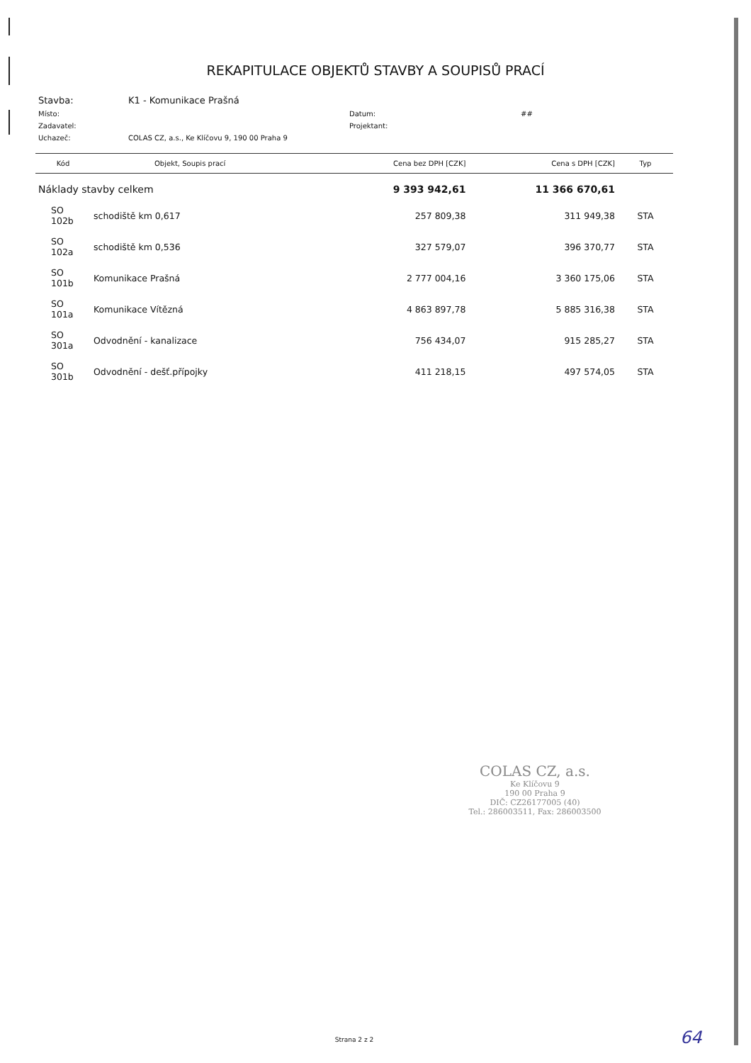REKAPITULACE OBJEKTŮ STAVBY A SOUPISŮ PRACÍ
| Stavba: | K1 - Komunikace Prašná | | |
| Místo: | | Datum: | ## |
| Zadavatel: | | Projektant: | |
| Uchazeč: | COLAS CZ, a.s., Ke Klíčovu 9, 190 00 Praha 9 | | |
| Kód | Objekt, Soupis prací | Cena bez DPH [CZK] | Cena s DPH [CZK] | Typ |
| --- | --- | --- | --- | --- |
| Náklady stavby celkem | | 9 393 942,61 | 11 366 670,61 | |
| SO 102b | schodiště km 0,617 | 257 809,38 | 311 949,38 | STA |
| SO 102a | schodiště km 0,536 | 327 579,07 | 396 370,77 | STA |
| SO 101b | Komunikace Prašná | 2 777 004,16 | 3 360 175,06 | STA |
| SO 101a | Komunikace Vítězná | 4 863 897,78 | 5 885 316,38 | STA |
| SO 301a | Odvodnění - kanalizace | 756 434,07 | 915 285,27 | STA |
| SO 301b | Odvodnění - dešť.přípojky | 411 218,15 | 497 574,05 | STA |
COLAS CZ, a.s.
Ke Klíčovu 9
190 00 Praha 9
DIČ: CZ26177005 (40)
Tel.: 286003511, Fax: 286003500
Strana 2 z 2 64